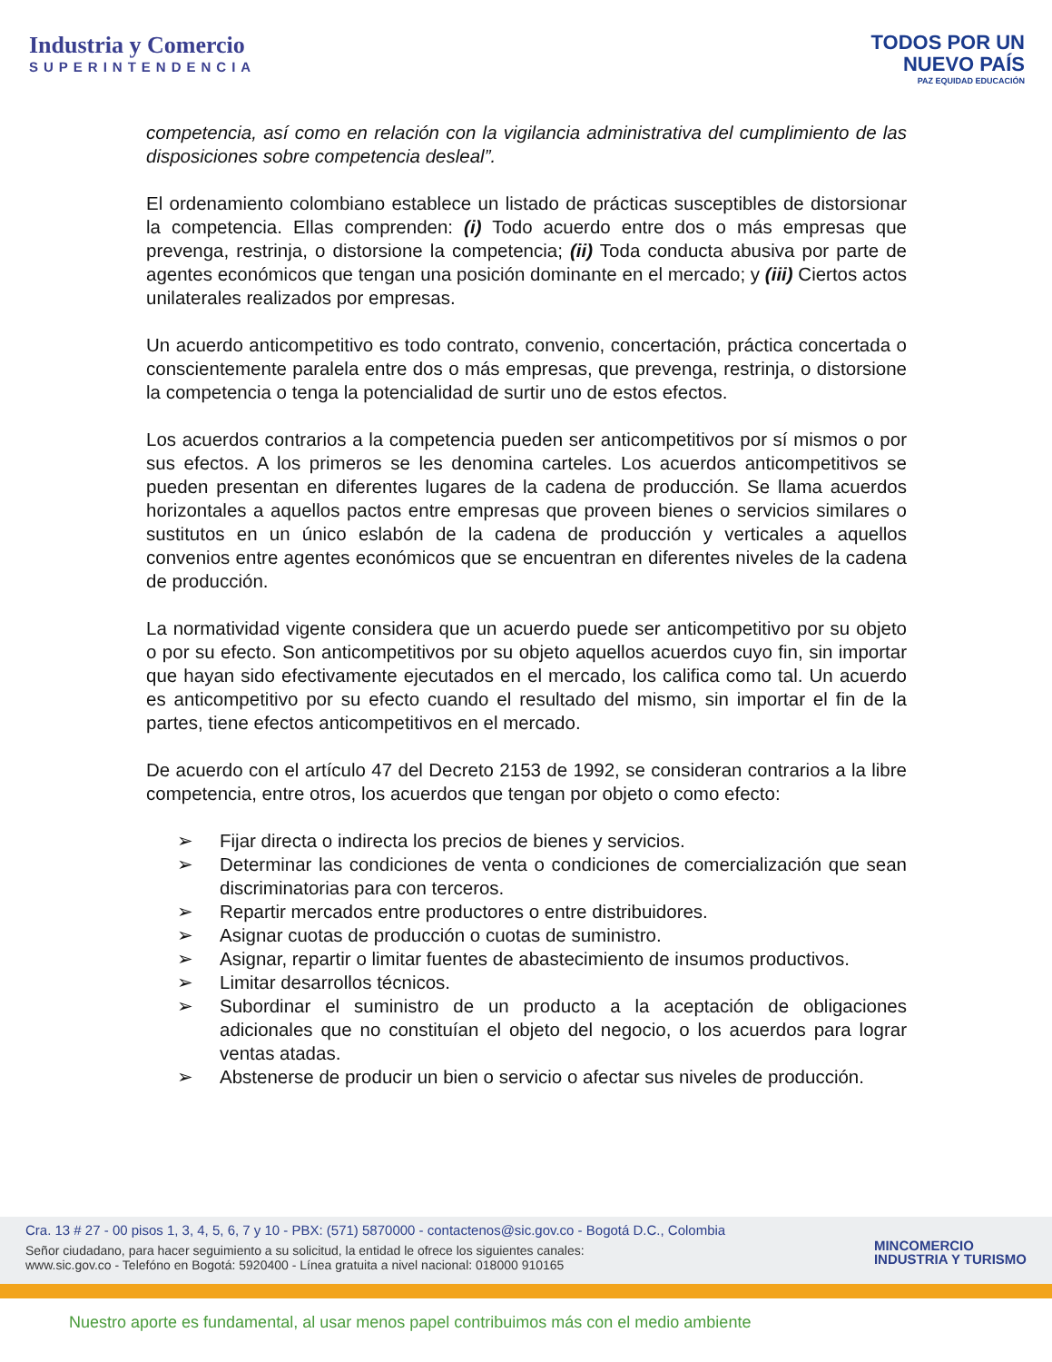Industria y Comercio
SUPERINTENDENCIA
TODOS POR UN
NUEVO PAÍS
PAZ EQUIDAD EDUCACIÓN
competencia, así como en relación con la vigilancia administrativa del cumplimiento de las disposiciones sobre competencia desleal”.
El ordenamiento colombiano establece un listado de prácticas susceptibles de distorsionar la competencia. Ellas comprenden: (i) Todo acuerdo entre dos o más empresas que prevenga, restrinja, o distorsione la competencia; (ii) Toda conducta abusiva por parte de agentes económicos que tengan una posición dominante en el mercado; y (iii) Ciertos actos unilaterales realizados por empresas.
Un acuerdo anticompetitivo es todo contrato, convenio, concertación, práctica concertada o conscientemente paralela entre dos o más empresas, que prevenga, restrinja, o distorsione la competencia o tenga la potencialidad de surtir uno de estos efectos.
Los acuerdos contrarios a la competencia pueden ser anticompetitivos por sí mismos o por sus efectos. A los primeros se les denomina carteles. Los acuerdos anticompetitivos se pueden presentan en diferentes lugares de la cadena de producción. Se llama acuerdos horizontales a aquellos pactos entre empresas que proveen bienes o servicios similares o sustitutos en un único eslabón de la cadena de producción y verticales a aquellos convenios entre agentes económicos que se encuentran en diferentes niveles de la cadena de producción.
La normatividad vigente considera que un acuerdo puede ser anticompetitivo por su objeto o por su efecto. Son anticompetitivos por su objeto aquellos acuerdos cuyo fin, sin importar que hayan sido efectivamente ejecutados en el mercado, los califica como tal. Un acuerdo es anticompetitivo por su efecto cuando el resultado del mismo, sin importar el fin de la partes, tiene efectos anticompetitivos en el mercado.
De acuerdo con el artículo 47 del Decreto 2153 de 1992, se consideran contrarios a la libre competencia, entre otros, los acuerdos que tengan por objeto o como efecto:
➢ Fijar directa o indirecta los precios de bienes y servicios.
➢ Determinar las condiciones de venta o condiciones de comercialización que sean discriminatorias para con terceros.
➢ Repartir mercados entre productores o entre distribuidores.
➢ Asignar cuotas de producción o cuotas de suministro.
➢ Asignar, repartir o limitar fuentes de abastecimiento de insumos productivos.
➢ Limitar desarrollos técnicos.
➢ Subordinar el suministro de un producto a la aceptación de obligaciones adicionales que no constituían el objeto del negocio, o los acuerdos para lograr ventas atadas.
➢ Abstenerse de producir un bien o servicio o afectar sus niveles de producción.
Cra. 13 # 27 - 00 pisos 1, 3, 4, 5, 6, 7 y 10 - PBX: (571) 5870000 - contactenos@sic.gov.co - Bogotá D.C., Colombia
Señor ciudadano, para hacer seguimiento a su solicitud, la entidad le ofrece los siguientes canales:
www.sic.gov.co - Telefóno en Bogotá: 5920400 - Línea gratuita a nivel nacional: 018000 910165
MINCOMERCIO
INDUSTRIA Y TURISMO
Nuestro aporte es fundamental, al usar menos papel contribuimos más con el medio ambiente